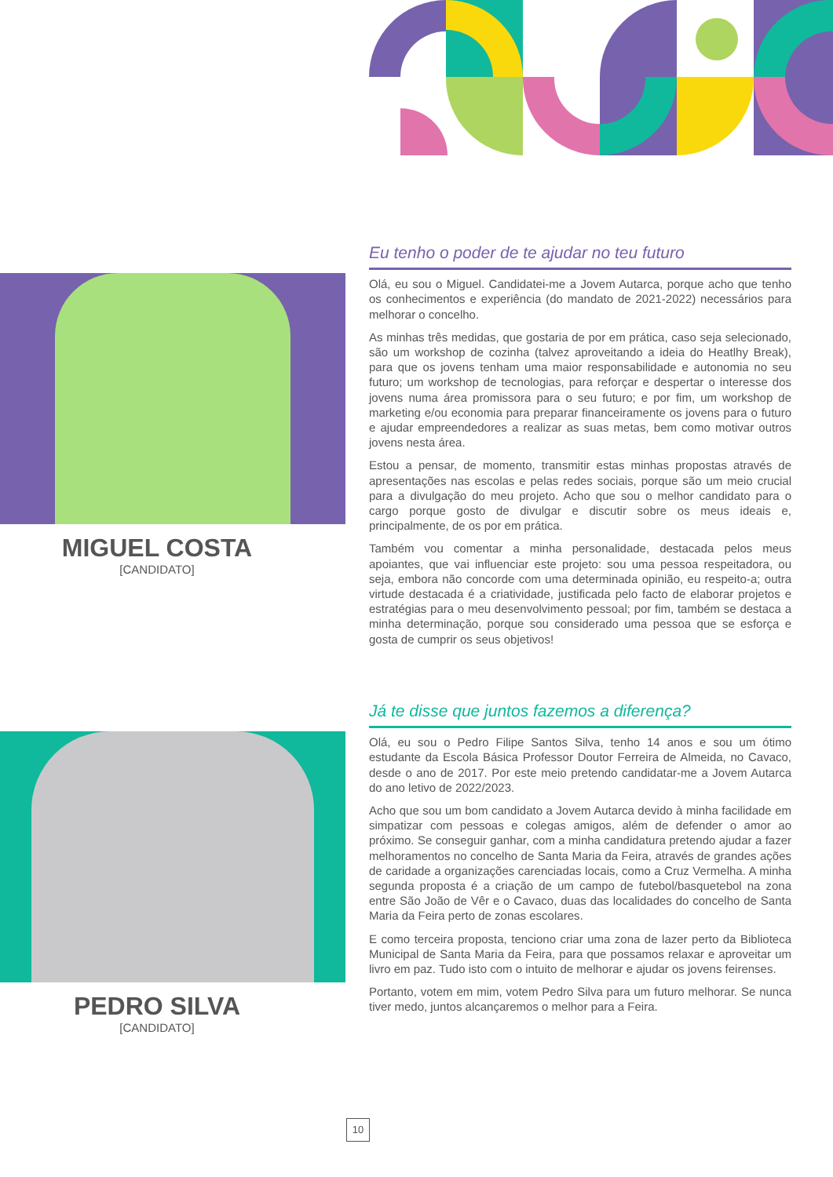MIGUEL COSTA
[CANDIDATO]
PEDRO SILVA
[CANDIDATO]
Eu tenho o poder de te ajudar no teu futuro
Olá, eu sou o Miguel. Candidatei-me a Jovem Autarca, porque acho que tenho os conhecimentos e experiência (do mandato de 2021-2022) necessários para melhorar o concelho.
As minhas três medidas, que gostaria de por em prática, caso seja selecionado, são um workshop de cozinha (talvez aproveitando a ideia do Heatlhy Break), para que os jovens tenham uma maior responsabilidade e autonomia no seu futuro; um workshop de tecnologias, para reforçar e despertar o interesse dos jovens numa área promissora para o seu futuro; e por fim, um workshop de marketing e/ou economia para preparar financeiramente os jovens para o futuro e ajudar empreendedores a realizar as suas metas, bem como motivar outros jovens nesta área.
Estou a pensar, de momento, transmitir estas minhas propostas através de apresentações nas escolas e pelas redes sociais, porque são um meio crucial para a divulgação do meu projeto. Acho que sou o melhor candidato para o cargo porque gosto de divulgar e discutir sobre os meus ideais e, principalmente, de os por em prática.
Também vou comentar a minha personalidade, destacada pelos meus apoiantes, que vai influenciar este projeto: sou uma pessoa respeitadora, ou seja, embora não concorde com uma determinada opinião, eu respeito-a; outra virtude destacada é a criatividade, justificada pelo facto de elaborar projetos e estratégias para o meu desenvolvimento pessoal; por fim, também se destaca a minha determinação, porque sou considerado uma pessoa que se esforça e gosta de cumprir os seus objetivos!
Já te disse que juntos fazemos a diferença?
Olá, eu sou o Pedro Filipe Santos Silva, tenho 14 anos e sou um ótimo estudante da Escola Básica Professor Doutor Ferreira de Almeida, no Cavaco, desde o ano de 2017. Por este meio pretendo candidatar-me a Jovem Autarca do ano letivo de 2022/2023.
Acho que sou um bom candidato a Jovem Autarca devido à minha facilidade em simpatizar com pessoas e colegas amigos, além de defender o amor ao próximo. Se conseguir ganhar, com a minha candidatura pretendo ajudar a fazer melhoramentos no concelho de Santa Maria da Feira, através de grandes ações de caridade a organizações carenciadas locais, como a Cruz Vermelha. A minha segunda proposta é a criação de um campo de futebol/basquetebol na zona entre São João de Vêr e o Cavaco, duas das localidades do concelho de Santa Maria da Feira perto de zonas escolares.
E como terceira proposta, tenciono criar uma zona de lazer perto da Biblioteca Municipal de Santa Maria da Feira, para que possamos relaxar e aproveitar um livro em paz. Tudo isto com o intuito de melhorar e ajudar os jovens feirenses.
Portanto, votem em mim, votem Pedro Silva para um futuro melhorar. Se nunca tiver medo, juntos alcançaremos o melhor para a Feira.
10